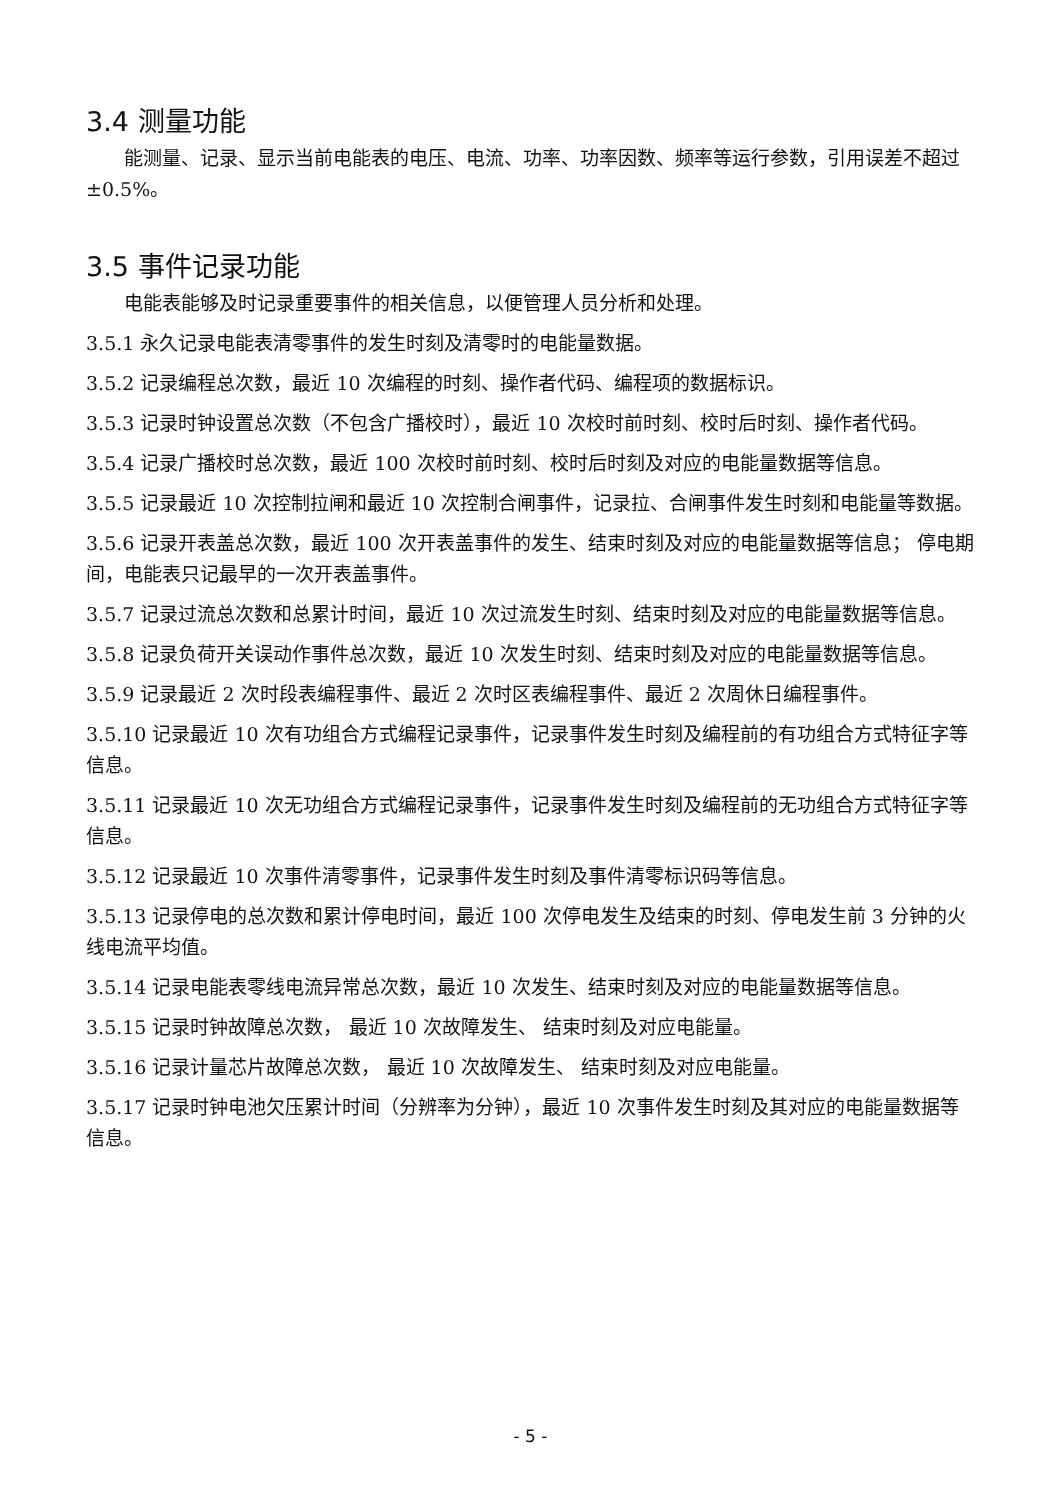3.4 测量功能
能测量、记录、显示当前电能表的电压、电流、功率、功率因数、频率等运行参数，引用误差不超过±0.5%。
3.5 事件记录功能
电能表能够及时记录重要事件的相关信息，以便管理人员分析和处理。
3.5.1 永久记录电能表清零事件的发生时刻及清零时的电能量数据。
3.5.2 记录编程总次数，最近 10 次编程的时刻、操作者代码、编程项的数据标识。
3.5.3 记录时钟设置总次数（不包含广播校时），最近 10 次校时前时刻、校时后时刻、操作者代码。
3.5.4 记录广播校时总次数，最近 100 次校时前时刻、校时后时刻及对应的电能量数据等信息。
3.5.5 记录最近 10 次控制拉闸和最近 10 次控制合闸事件，记录拉、合闸事件发生时刻和电能量等数据。
3.5.6 记录开表盖总次数，最近 100 次开表盖事件的发生、结束时刻及对应的电能量数据等信息； 停电期间，电能表只记最早的一次开表盖事件。
3.5.7 记录过流总次数和总累计时间，最近 10 次过流发生时刻、结束时刻及对应的电能量数据等信息。
3.5.8 记录负荷开关误动作事件总次数，最近 10 次发生时刻、结束时刻及对应的电能量数据等信息。
3.5.9 记录最近 2 次时段表编程事件、最近 2 次时区表编程事件、最近 2 次周休日编程事件。
3.5.10 记录最近 10 次有功组合方式编程记录事件，记录事件发生时刻及编程前的有功组合方式特征字等信息。
3.5.11 记录最近 10 次无功组合方式编程记录事件，记录事件发生时刻及编程前的无功组合方式特征字等信息。
3.5.12 记录最近 10 次事件清零事件，记录事件发生时刻及事件清零标识码等信息。
3.5.13 记录停电的总次数和累计停电时间，最近 100 次停电发生及结束的时刻、停电发生前 3 分钟的火线电流平均值。
3.5.14 记录电能表零线电流异常总次数，最近 10 次发生、结束时刻及对应的电能量数据等信息。
3.5.15 记录时钟故障总次数， 最近 10 次故障发生、 结束时刻及对应电能量。
3.5.16 记录计量芯片故障总次数， 最近 10 次故障发生、 结束时刻及对应电能量。
3.5.17 记录时钟电池欠压累计时间（分辨率为分钟），最近 10 次事件发生时刻及其对应的电能量数据等信息。
- 5 -